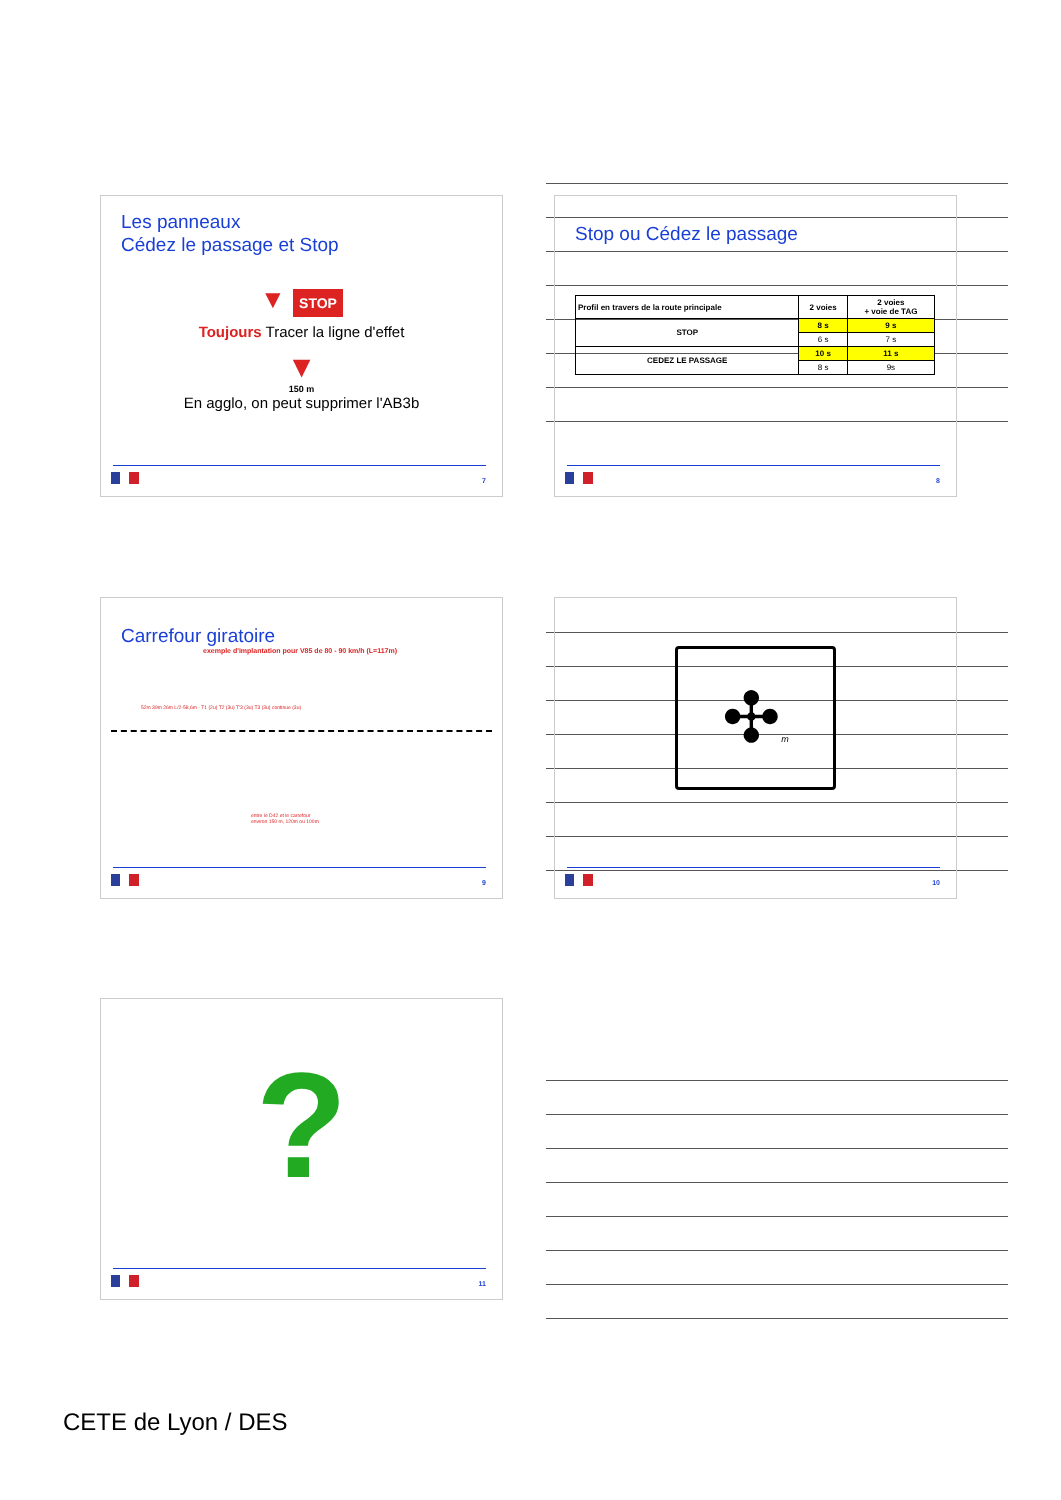Les panneaux
Cédez le passage et Stop
▼ STOP
Toujours Tracer la ligne d'effet
▼
150 m
En agglo, on peut supprimer l'AB3b
7
Stop ou Cédez le passage
| Profil en travers de la route principale | 2 voies | 2 voies + voie de TAG |
| --- | --- | --- |
| STOP | 8 s | 9 s |
| | 6 s | 7 s |
| CEDEZ LE PASSAGE | 10 s | 11 s |
| | 8 s | 9s |
8
Carrefour giratoire
exemple d'implantation pour V85 de 80 - 90 km/h (L=117m)
52m 39m 26m L/2-58,6m · T1 (2u) T2 (3u) T'3 (3u) T3 (3u) continue (3u)
entre le D42 et le carrefour
environ 150 m, 120m ou 100m
9
✣m
10
?
11
CETE de Lyon / DES